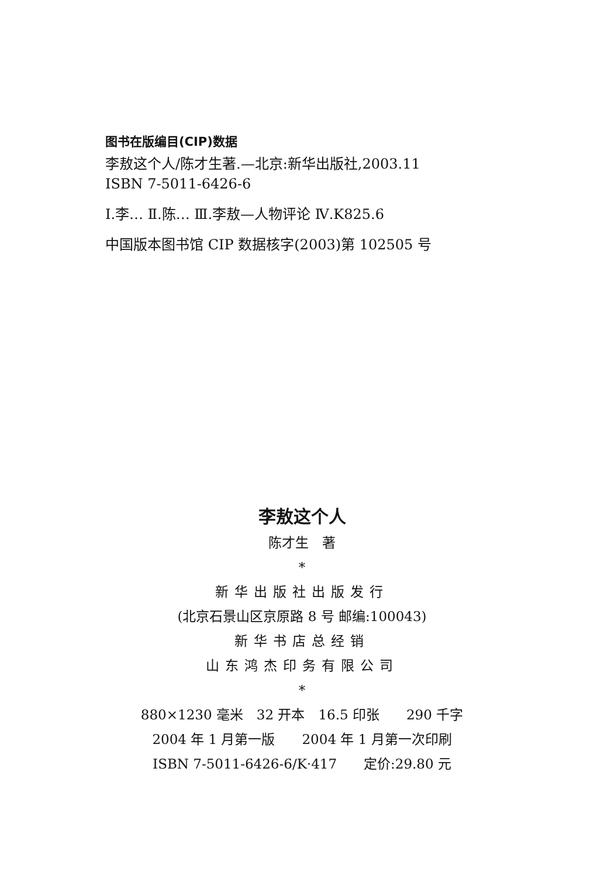图书在版编目(CIP)数据
李敖这个人/陈才生著.—北京:新华出版社,2003.11
ISBN 7-5011-6426-6
Ⅰ.李… Ⅱ.陈… Ⅲ.李敖—人物评论 Ⅳ.K825.6
中国版本图书馆 CIP 数据核字(2003)第 102505 号
李敖这个人
陈才生　著
*
新华出版社出版发行
(北京石景山区京原路 8 号 邮编:100043)
新华书店总经销
山东鸿杰印务有限公司
*
880×1230 毫米　32 开本　16.5 印张　　290 千字
2004 年 1 月第一版　　2004 年 1 月第一次印刷
ISBN 7-5011-6426-6/K·417　　定价:29.80 元